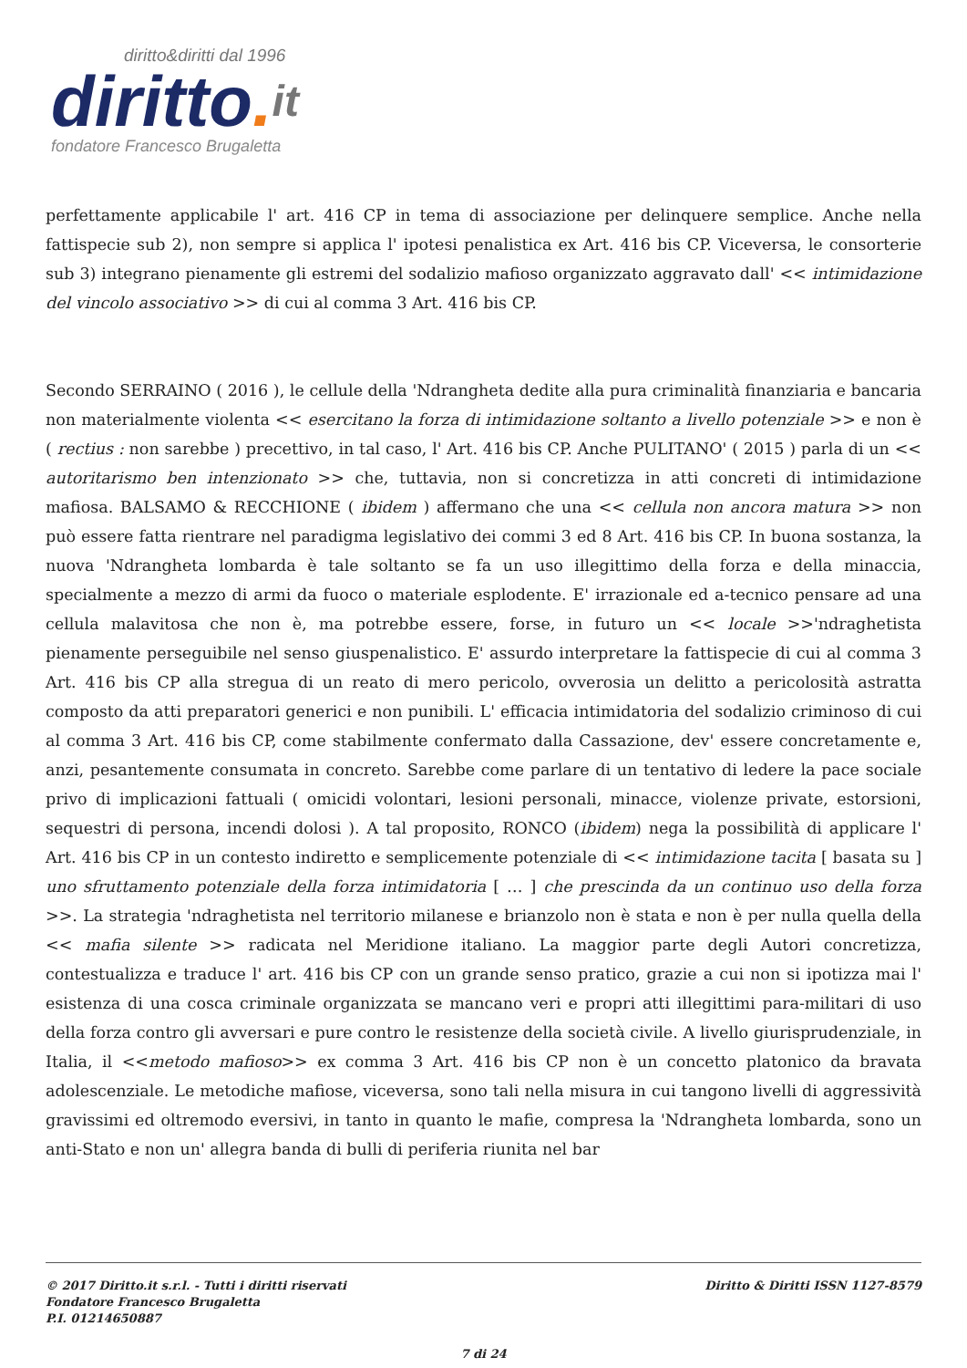diritto&diritti dal 1996
diritto. it
fondatore Francesco Brugaletta
perfettamente applicabile l' art. 416 CP in tema di associazione per delinquere semplice. Anche nella fattispecie sub 2), non sempre si applica l' ipotesi penalistica ex Art. 416 bis CP. Viceversa, le consorterie sub 3) integrano pienamente gli estremi del sodalizio mafioso organizzato aggravato dall' << intimidazione del vincolo associativo >> di cui al comma 3 Art. 416 bis CP.
Secondo SERRAINO ( 2016 ), le cellule della 'Ndrangheta dedite alla pura criminalità finanziaria e bancaria non materialmente violenta << esercitano la forza di intimidazione soltanto a livello potenziale >> e non è ( rectius : non sarebbe ) precettivo, in tal caso, l' Art. 416 bis CP. Anche PULITANO' ( 2015 ) parla di un << autoritarismo ben intenzionato >> che, tuttavia, non si concretizza in atti concreti di intimidazione mafiosa. BALSAMO & RECCHIONE ( ibidem ) affermano che una << cellula non ancora matura >> non può essere fatta rientrare nel paradigma legislativo dei commi 3 ed 8 Art. 416 bis CP. In buona sostanza, la nuova 'Ndrangheta lombarda è tale soltanto se fa un uso illegittimo della forza e della minaccia, specialmente a mezzo di armi da fuoco o materiale esplodente. E' irrazionale ed a-tecnico pensare ad una cellula malavitosa che non è, ma potrebbe essere, forse, in futuro un << locale >>'ndraghetista pienamente perseguibile nel senso giuspenalistico. E' assurdo interpretare la fattispecie di cui al comma 3 Art. 416 bis CP alla stregua di un reato di mero pericolo, ovverosia un delitto a pericolosità astratta composto da atti preparatori generici e non punibili. L' efficacia intimidatoria del sodalizio criminoso di cui al comma 3 Art. 416 bis CP, come stabilmente confermato dalla Cassazione, dev' essere concretamente e, anzi, pesantemente consumata in concreto. Sarebbe come parlare di un tentativo di ledere la pace sociale privo di implicazioni fattuali ( omicidi volontari, lesioni personali, minacce, violenze private, estorsioni, sequestri di persona, incendi dolosi ). A tal proposito, RONCO (ibidem) nega la possibilità di applicare l' Art. 416 bis CP in un contesto indiretto e semplicemente potenziale di << intimidazione tacita [ basata su ] uno sfruttamento potenziale della forza intimidatoria [ … ] che prescinda da un continuo uso della forza >>. La strategia 'ndraghetista nel territorio milanese e brianzolo non è stata e non è per nulla quella della << mafia silente >> radicata nel Meridione italiano. La maggior parte degli Autori concretizza, contestualizza e traduce l' art. 416 bis CP con un grande senso pratico, grazie a cui non si ipotizza mai l' esistenza di una cosca criminale organizzata se mancano veri e propri atti illegittimi para-militari di uso della forza contro gli avversari e pure contro le resistenze della società civile. A livello giurisprudenziale, in Italia, il <<metodo mafioso>> ex comma 3 Art. 416 bis CP non è un concetto platonico da bravata adolescenziale. Le metodiche mafiose, viceversa, sono tali nella misura in cui tangono livelli di aggressività gravissimi ed oltremodo eversivi, in tanto in quanto le mafie, compresa la 'Ndrangheta lombarda, sono un anti-Stato e non un' allegra banda di bulli di periferia riunita nel bar
© 2017 Diritto.it s.r.l. - Tutti i diritti riservati
Fondatore Francesco Brugaletta
P.I. 01214650887
Diritto & Diritti ISSN 1127-8579
7 di 24